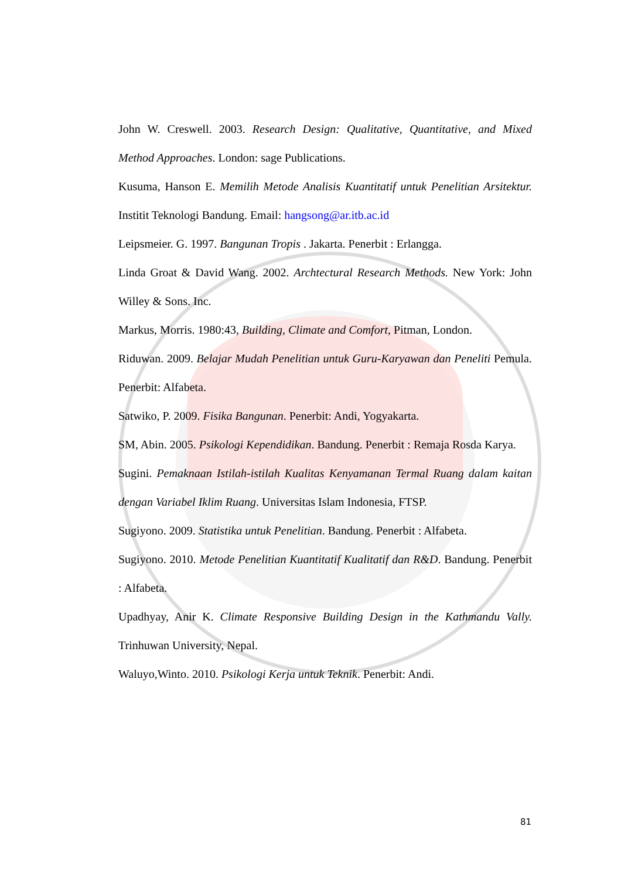John W. Creswell. 2003. Research Design: Qualitative, Quantitative, and Mixed Method Approaches. London: sage Publications.
Kusuma, Hanson E. Memilih Metode Analisis Kuantitatif untuk Penelitian Arsitektur. Institit Teknologi Bandung. Email: hangsong@ar.itb.ac.id
Leipsmeier. G. 1997. Bangunan Tropis . Jakarta. Penerbit : Erlangga.
Linda Groat & David Wang. 2002. Archtectural Research Methods. New York: John Willey & Sons. Inc.
Markus, Morris. 1980:43, Building, Climate and Comfort, Pitman, London.
Riduwan. 2009. Belajar Mudah Penelitian untuk Guru-Karyawan dan Peneliti Pemula. Penerbit: Alfabeta.
Satwiko, P. 2009. Fisika Bangunan. Penerbit: Andi, Yogyakarta.
SM, Abin. 2005. Psikologi Kependidikan. Bandung. Penerbit : Remaja Rosda Karya.
Sugini. Pemaknaan Istilah-istilah Kualitas Kenyamanan Termal Ruang dalam kaitan dengan Variabel Iklim Ruang. Universitas Islam Indonesia, FTSP.
Sugiyono. 2009. Statistika untuk Penelitian. Bandung. Penerbit : Alfabeta.
Sugiyono. 2010. Metode Penelitian Kuantitatif Kualitatif dan R&D. Bandung. Penerbit : Alfabeta.
Upadhyay, Anir K. Climate Responsive Building Design in the Kathmandu Vally. Trinhuwan University, Nepal.
Waluyo,Winto. 2010. Psikologi Kerja untuk Teknik. Penerbit: Andi.
81